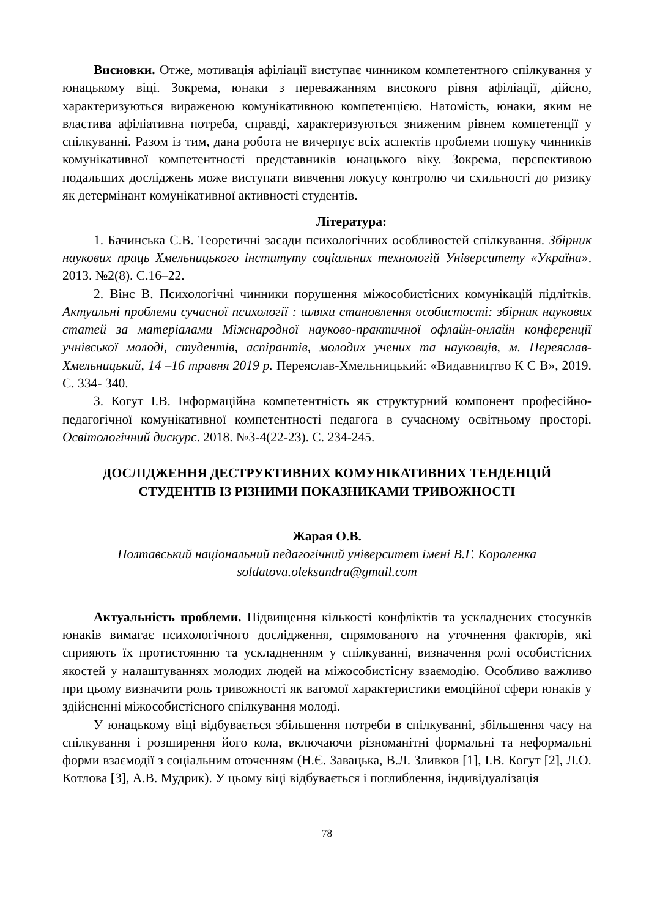Висновки. Отже, мотивація афіліації виступає чинником компетентного спілкування у юнацькому віці. Зокрема, юнаки з переважанням високого рівня афіліації, дійсно, характеризуються вираженою комунікативною компетенцією. Натомість, юнаки, яким не властива афіліативна потреба, справді, характеризуються зниженим рівнем компетенції у спілкуванні. Разом із тим, дана робота не вичерпує всіх аспектів проблеми пошуку чинників комунікативної компетентності представників юнацького віку. Зокрема, перспективою подальших досліджень може виступати вивчення локусу контролю чи схильності до ризику як детермінант комунікативної активності студентів.
Література:
1. Бачинська С.В. Теоретичні засади психологічних особливостей спілкування. Збірник наукових праць Хмельницького інституту соціальних технологій Університету «Україна». 2013. №2(8). С.16–22.
2. Вінс В. Психологічні чинники порушення міжособистісних комунікацій підлітків. Актуальні проблеми сучасної психології : шляхи становлення особистості: збірник наукових статей за матеріалами Міжнародної науково-практичної офлайн-онлайн конференції учнівської молоді, студентів, аспірантів, молодих учених та науковців, м. Переяслав-Хмельницький, 14 –16 травня 2019 р. Переяслав-Хмельницький: «Видавництво К С В», 2019. С. 334- 340.
3. Когут І.В. Інформаційна компетентність як структурний компонент професійно-педагогічної комунікативної компетентності педагога в сучасному освітньому просторі. Освітологічний дискурс. 2018. №3-4(22-23). С. 234-245.
ДОСЛІДЖЕННЯ ДЕСТРУКТИВНИХ КОМУНІКАТИВНИХ ТЕНДЕНЦІЙ СТУДЕНТІВ ІЗ РІЗНИМИ ПОКАЗНИКАМИ ТРИВОЖНОСТІ
Жарая О.В.
Полтавський національний педагогічний університет імені В.Г. Короленка
soldatova.oleksandra@gmail.com
Актуальність проблеми. Підвищення кількості конфліктів та ускладнених стосунків юнаків вимагає психологічного дослідження, спрямованого на уточнення факторів, які сприяють їх протистоянню та ускладненням у спілкуванні, визначення ролі особистісних якостей у налаштуваннях молодих людей на міжособистісну взаємодію. Особливо важливо при цьому визначити роль тривожності як вагомої характеристики емоційної сфери юнаків у здійсненні міжособистісного спілкування молоді.
У юнацькому віці відбувається збільшення потреби в спілкуванні, збільшення часу на спілкування і розширення його кола, включаючи різноманітні формальні та неформальні форми взаємодії з соціальним оточенням (Н.Є. Завацька, В.Л. Зливков [1], І.В. Когут [2], Л.О. Котлова [3], А.В. Мудрик). У цьому віці відбувається і поглиблення, індивідуалізація
78